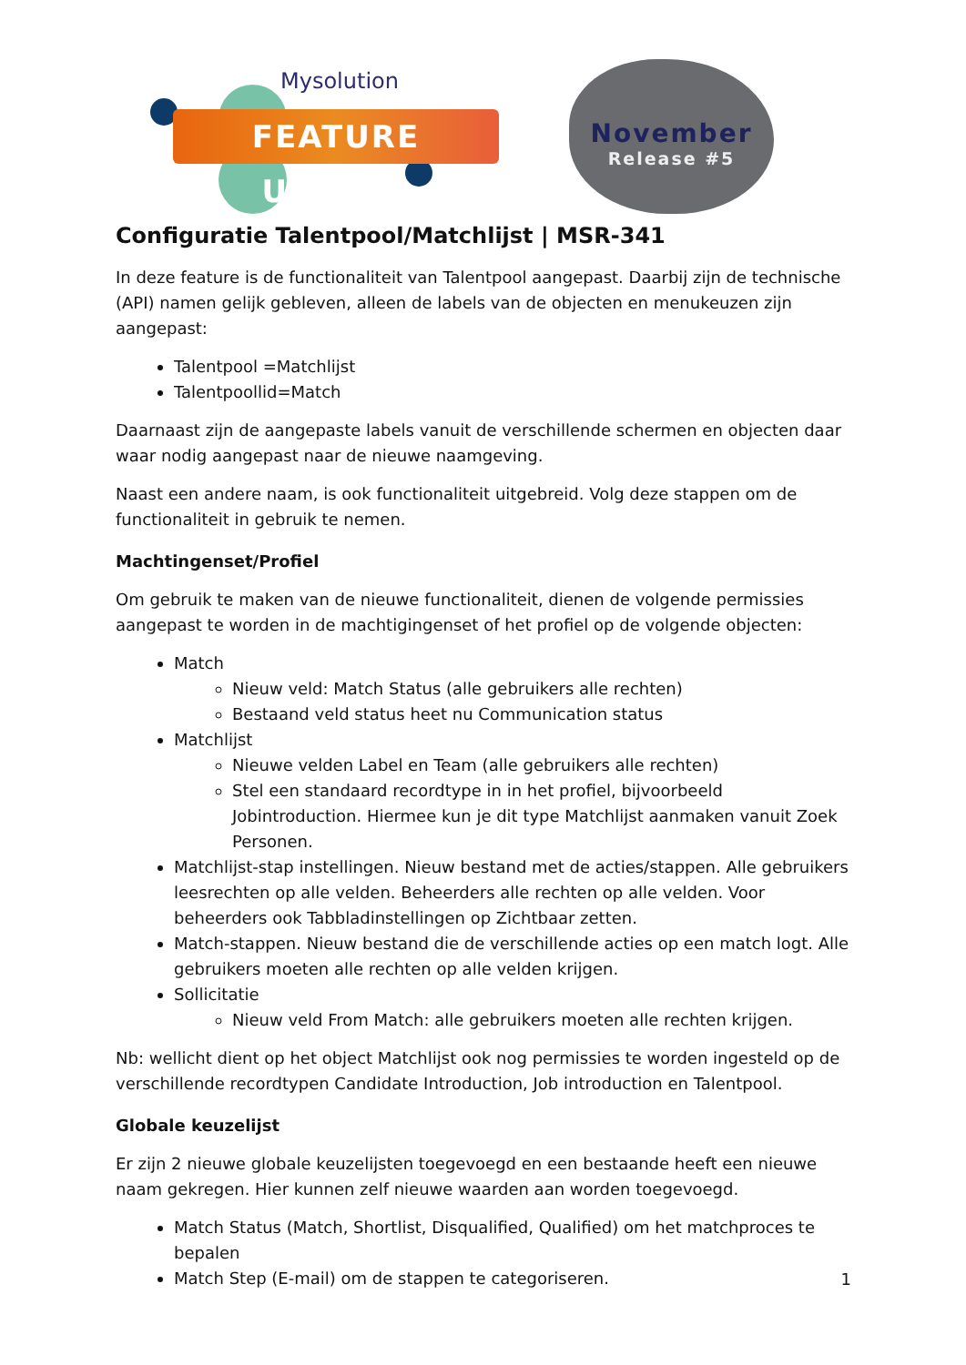Mysolution
FEATURE UPDATE
November
Release #5
Configuratie Talentpool/Matchlijst | MSR-341
In deze feature is de functionaliteit van Talentpool aangepast. Daarbij zijn de technische (API) namen gelijk gebleven, alleen de labels van de objecten en menukeuzen zijn aangepast:
Talentpool =Matchlijst
Talentpoollid=Match
Daarnaast zijn de aangepaste labels vanuit de verschillende schermen en objecten daar waar nodig aangepast naar de nieuwe naamgeving.
Naast een andere naam, is ook functionaliteit uitgebreid. Volg deze stappen om de functionaliteit in gebruik te nemen.
Machtingenset/Profiel
Om gebruik te maken van de nieuwe functionaliteit, dienen de volgende permissies aangepast te worden in de machtigingenset of het profiel op de volgende objecten:
Match
Nieuw veld: Match Status (alle gebruikers alle rechten)
Bestaand veld status heet nu Communication status
Matchlijst
Nieuwe velden Label en Team (alle gebruikers alle rechten)
Stel een standaard recordtype in in het profiel, bijvoorbeeld Jobintroduction. Hiermee kun je dit type Matchlijst aanmaken vanuit Zoek Personen.
Matchlijst-stap instellingen. Nieuw bestand met de acties/stappen. Alle gebruikers leesrechten op alle velden. Beheerders alle rechten op alle velden. Voor beheerders ook Tabbladinstellingen op Zichtbaar zetten.
Match-stappen. Nieuw bestand die de verschillende acties op een match logt. Alle gebruikers moeten alle rechten op alle velden krijgen.
Sollicitatie
Nieuw veld From Match: alle gebruikers moeten alle rechten krijgen.
Nb: wellicht dient op het object Matchlijst ook nog permissies te worden ingesteld op de verschillende recordtypen Candidate Introduction, Job introduction en Talentpool.
Globale keuzelijst
Er zijn 2 nieuwe globale keuzelijsten toegevoegd en een bestaande heeft een nieuwe naam gekregen. Hier kunnen zelf nieuwe waarden aan worden toegevoegd.
Match Status (Match, Shortlist, Disqualified, Qualified) om het matchproces te bepalen
Match Step (E-mail) om de stappen te categoriseren.
1